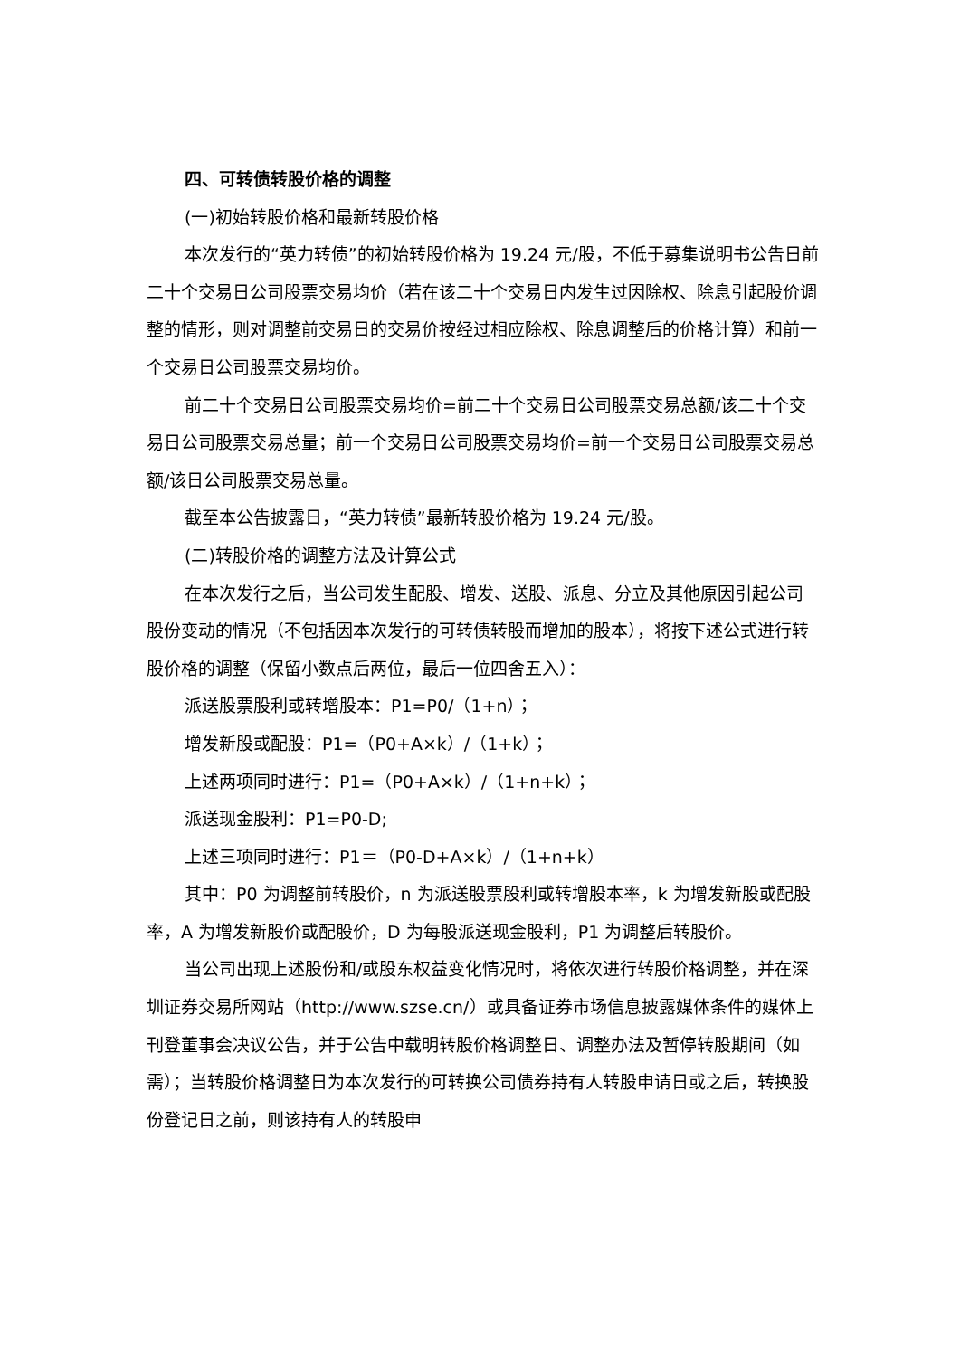四、可转债转股价格的调整
(一)初始转股价格和最新转股价格
本次发行的“英力转债”的初始转股价格为 19.24 元/股，不低于募集说明书公告日前二十个交易日公司股票交易均价（若在该二十个交易日内发生过因除权、除息引起股价调整的情形，则对调整前交易日的交易价按经过相应除权、除息调整后的价格计算）和前一个交易日公司股票交易均价。
前二十个交易日公司股票交易均价=前二十个交易日公司股票交易总额/该二十个交易日公司股票交易总量；前一个交易日公司股票交易均价=前一个交易日公司股票交易总额/该日公司股票交易总量。
截至本公告披露日，“英力转债”最新转股价格为 19.24 元/股。
(二)转股价格的调整方法及计算公式
在本次发行之后，当公司发生配股、增发、送股、派息、分立及其他原因引起公司股份变动的情况（不包括因本次发行的可转债转股而增加的股本），将按下述公式进行转股价格的调整（保留小数点后两位，最后一位四舍五入）：
派送股票股利或转增股本：P1=P0/（1+n）；
增发新股或配股：P1=（P0+A×k）/（1+k）；
上述两项同时进行：P1=（P0+A×k）/（1+n+k）；
派送现金股利：P1=P0-D;
上述三项同时进行：P1＝（P0-D+A×k）/（1+n+k）
其中：P0 为调整前转股价，n 为派送股票股利或转增股本率，k 为增发新股或配股率，A 为增发新股价或配股价，D 为每股派送现金股利，P1 为调整后转股价。
当公司出现上述股份和/或股东权益变化情况时，将依次进行转股价格调整，并在深圳证券交易所网站（http://www.szse.cn/）或具备证券市场信息披露媒体条件的媒体上刊登董事会决议公告，并于公告中载明转股价格调整日、调整办法及暂停转股期间（如需）；当转股价格调整日为本次发行的可转换公司债券持有人转股申请日或之后，转换股份登记日之前，则该持有人的转股申